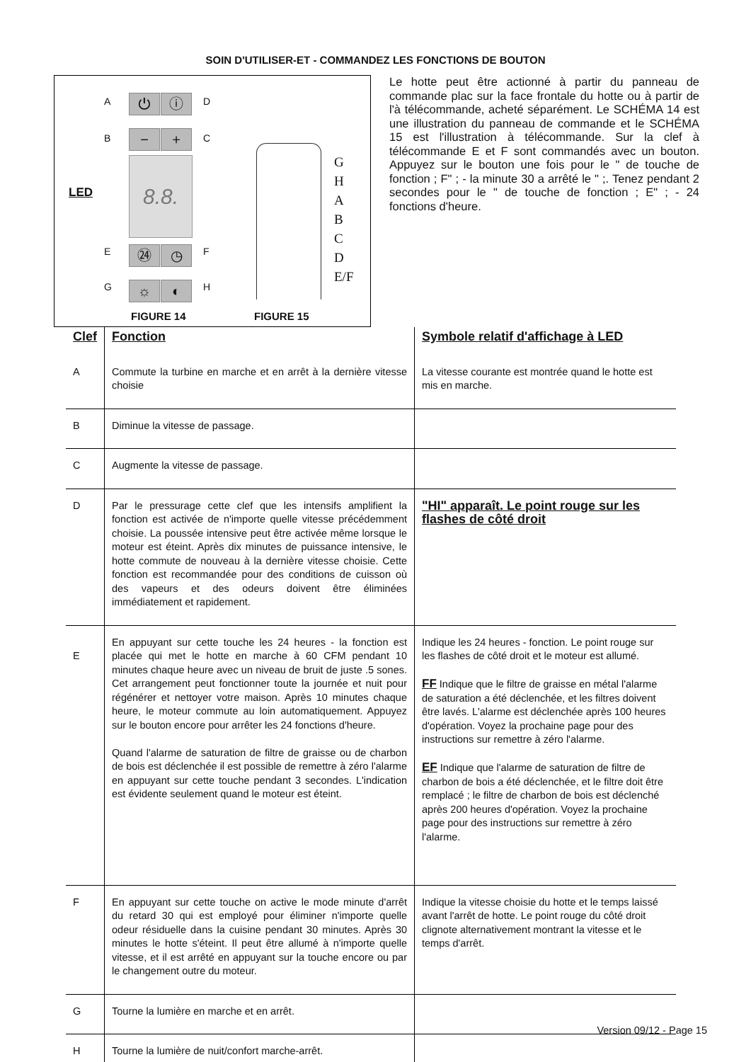SOIN D'UTILISER-ET - COMMANDEZ LES FONCTIONS DE BOUTON
A ⏻ ⓘ D
B − + C
LED
8.8.
E ㉔ ◷ F
G ☼ ◐ H
G
H
A
B
C
D
E/F
FIGURE 14 FIGURE 15
Le hotte peut être actionné à partir du panneau de commande plac sur la face frontale du hotte ou à partir de l'à télécommande, acheté séparément. Le SCHÉMA 14 est une illustration du panneau de commande et le SCHÉMA 15 est l'illustration à télécommande. Sur la clef à télécommande E et F sont commandés avec un bouton. Appuyez sur le bouton une fois pour le " de touche de fonction ; F" ; - la minute 30 a arrêté le " ;. Tenez pendant 2 secondes pour le " de touche de fonction ; E" ; - 24 fonctions d'heure.
| Clef | Fonction | Symbole relatif d'affichage à LED |
| --- | --- | --- |
| A | Commute la turbine en marche et en arrêt à la dernière vitesse choisie | La vitesse courante est montrée quand le hotte est mis en marche. |
| B | Diminue la vitesse de passage. | |
| C | Augmente la vitesse de passage. | |
| D | Par le pressurage cette clef que les intensifs amplifient la fonction est activée de n'importe quelle vitesse précédemment choisie. La poussée intensive peut être activée même lorsque le moteur est éteint. Après dix minutes de puissance intensive, le hotte commute de nouveau à la dernière vitesse choisie. Cette fonction est recommandée pour des conditions de cuisson où des vapeurs et des odeurs doivent être éliminées immédiatement et rapidement. | "HI" apparaît. Le point rouge sur les flashes de côté droit |
| E | En appuyant sur cette touche les 24 heures - la fonction est placée qui met le hotte en marche à 60 CFM pendant 10 minutes chaque heure avec un niveau de bruit de juste .5 sones. Cet arrangement peut fonctionner toute la journée et nuit pour régénérer et nettoyer votre maison. Après 10 minutes chaque heure, le moteur commute au loin automatiquement. Appuyez sur le bouton encore pour arrêter les 24 fonctions d'heure. Quand l'alarme de saturation de filtre de graisse ou de charbon de bois est déclenchée il est possible de remettre à zéro l'alarme en appuyant sur cette touche pendant 3 secondes. L'indication est évidente seulement quand le moteur est éteint. | Indique les 24 heures - fonction. Le point rouge sur les flashes de côté droit et le moteur est allumé. FF Indique que le filtre de graisse en métal l'alarme de saturation a été déclenchée, et les filtres doivent être lavés. L'alarme est déclenchée après 100 heures d'opération. Voyez la prochaine page pour des instructions sur remettre à zéro l'alarme. EF Indique que l'alarme de saturation de filtre de charbon de bois a été déclenchée, et le filtre doit être remplacé ; le filtre de charbon de bois est déclenché après 200 heures d'opération. Voyez la prochaine page pour des instructions sur remettre à zéro l'alarme. |
| F | En appuyant sur cette touche on active le mode minute d'arrêt du retard 30 qui est employé pour éliminer n'importe quelle odeur résiduelle dans la cuisine pendant 30 minutes. Après 30 minutes le hotte s'éteint. Il peut être allumé à n'importe quelle vitesse, et il est arrêté en appuyant sur la touche encore ou par le changement outre du moteur. | Indique la vitesse choisie du hotte et le temps laissé avant l'arrêt de hotte. Le point rouge du côté droit clignote alternativement montrant la vitesse et le temps d'arrêt. |
| G | Tourne la lumière en marche et en arrêt. | |
| H | Tourne la lumière de nuit/confort marche-arrêt. | |
Version 09/12 - Page 15